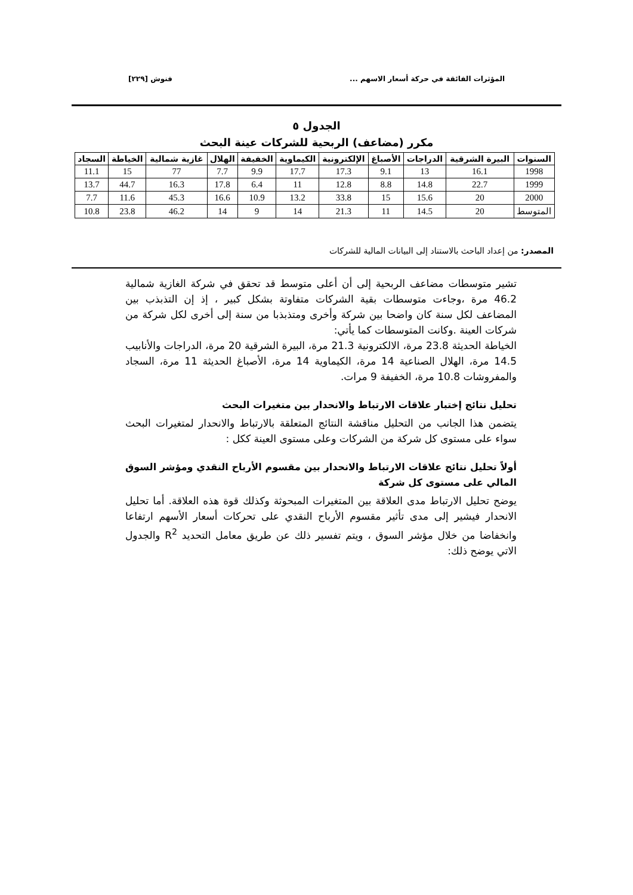المؤثرات الفائقة في حركة أسعار الاسهم ... فنوش [٢٢٩]
الجدول ٥
مكرر (مضاعف) الربحية للشركات عينة البحث
| السنوات | البيرة الشرقية | الدراجات | الأصباغ | الإلكترونية | الكيماوية | الخفيفة | الهلال | غازية شمالية | الخياطة | السجاد |
| --- | --- | --- | --- | --- | --- | --- | --- | --- | --- | --- |
| 1998 | 16.1 | 13 | 9.1 | 17.3 | 17.7 | 9.9 | 7.7 | 77 | 15 | 11.1 |
| 1999 | 22.7 | 14.8 | 8.8 | 12.8 | 11 | 6.4 | 17.8 | 16.3 | 44.7 | 13.7 |
| 2000 | 20 | 15.6 | 15 | 33.8 | 13.2 | 10.9 | 16.6 | 45.3 | 11.6 | 7.7 |
| المتوسط | 20 | 14.5 | 11 | 21.3 | 14 | 9 | 14 | 46.2 | 23.8 | 10.8 |
المصدر: من إعداد الباحث بالاستناد إلى البيانات المالية للشركات
تشير متوسطات مضاعف الربحية إلى أن أعلى متوسط قد تحقق في شركة الغازية شمالية 46.2 مرة ،وجاءت متوسطات بقية الشركات متفاوتة بشكل كبير ، إذ إن التذبذب بين المضاعف لكل سنة كان واضحا بين شركة وأخرى ومتذبذبا من سنة إلى أخرى لكل شركة من شركات العينة .وكانت المتوسطات كما يأتي:
الخياطة الحديثة 23.8 مرة، الالكترونية 21.3 مرة، البيرة الشرقية 20 مرة، الدراجات والأنابيب 14.5 مرة، الهلال الصناعية 14 مرة، الكيماوية 14 مرة، الأصباغ الحديثة 11 مرة، السجاد والمفروشات 10.8 مرة، الخفيفة 9 مرات.
تحليل نتائج إختبار علاقات الارتباط والانحدار بين متغيرات البحث
يتضمن هذا الجانب من التحليل مناقشة النتائج المتعلقة بالارتباط والانحدار لمتغيرات البحث سواء على مستوى كل شركة من الشركات وعلى مستوى العينة ككل :
أولاً تحليل نتائج علاقات الارتباط والانحدار بين مقسوم الأرباح النقدي ومؤشر السوق المالي على مستوى كل شركة
يوضح تحليل الارتباط مدى العلاقة بين المتغيرات المبحوثة وكذلك قوة هذه العلاقة. أما تحليل الانحدار فيشير إلى مدى تأثير مقسوم الأرباح النقدي على تحركات أسعار الأسهم ارتفاعا وانخفاضا من خلال مؤشر السوق ، ويتم تفسير ذلك عن طريق معامل التحديد R<sup>2</sup> والجدول الاتي يوضح ذلك: